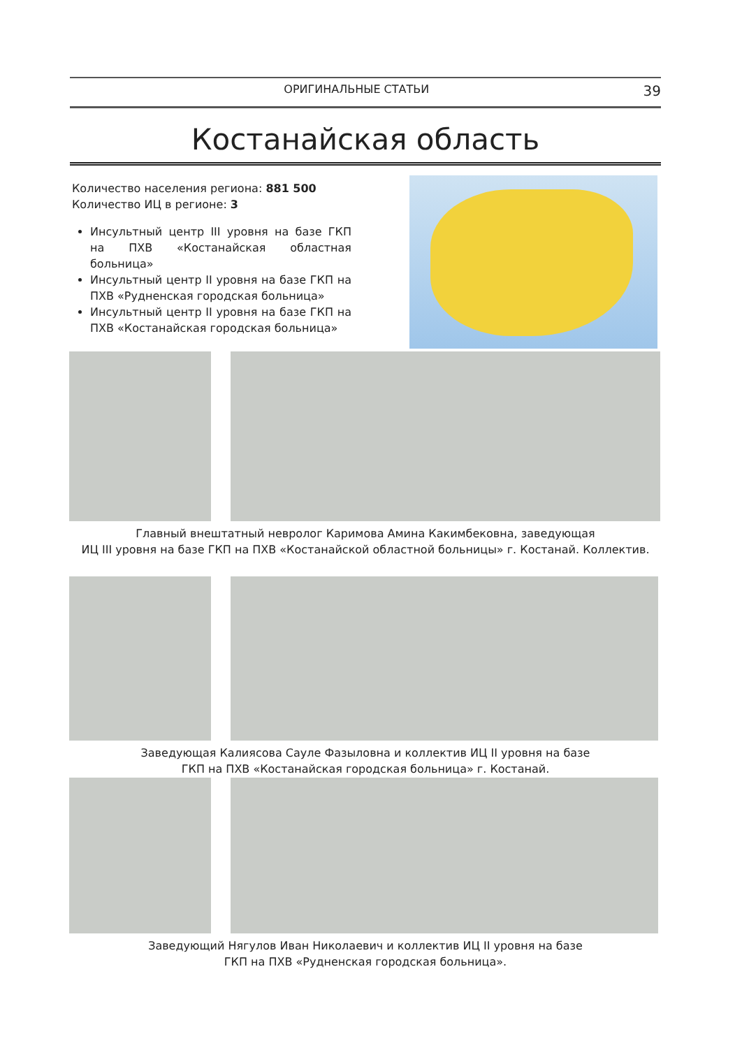ОРИГИНАЛЬНЫЕ СТАТЬИ 39
Костанайская область
Количество населения региона: 881 500
Количество ИЦ в регионе: 3
Инсультный центр III уровня на базе ГКП на ПХВ «Костанайская областная больница»
Инсультный центр II уровня на базе ГКП на ПХВ «Рудненская городская больница»
Инсультный центр II уровня на базе ГКП на ПХВ «Костанайская городская больница»
Главный внештатный невролог Каримова Амина Какимбековна, заведующая
ИЦ III уровня на базе ГКП на ПХВ «Костанайской областной больницы» г. Костанай. Коллектив.
Заведующая Калиясова Сауле Фазыловна и коллектив ИЦ II уровня на базе
ГКП на ПХВ «Костанайская городская больница» г. Костанай.
Заведующий Нягулов Иван Николаевич и коллектив ИЦ II уровня на базе
ГКП на ПХВ «Рудненская городская больница».